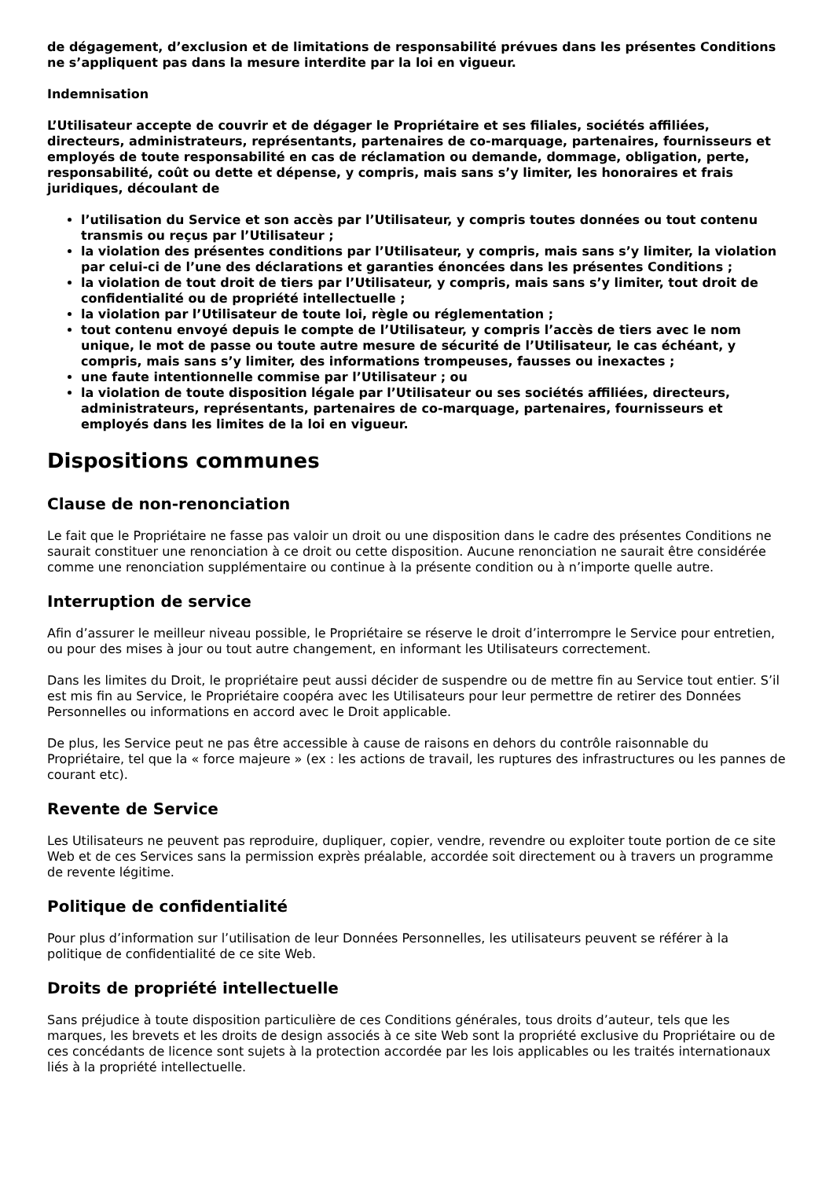de dégagement, d’exclusion et de limitations de responsabilité prévues dans les présentes Conditions ne s’appliquent pas dans la mesure interdite par la loi en vigueur.
Indemnisation
L’Utilisateur accepte de couvrir et de dégager le Propriétaire et ses filiales, sociétés affiliées, directeurs, administrateurs, représentants, partenaires de co-marquage, partenaires, fournisseurs et employés de toute responsabilité en cas de réclamation ou demande, dommage, obligation, perte, responsabilité, coût ou dette et dépense, y compris, mais sans s’y limiter, les honoraires et frais juridiques, découlant de
l’utilisation du Service et son accès par l’Utilisateur, y compris toutes données ou tout contenu transmis ou reçus par l’Utilisateur ;
la violation des présentes conditions par l’Utilisateur, y compris, mais sans s’y limiter, la violation par celui-ci de l’une des déclarations et garanties énoncées dans les présentes Conditions ;
la violation de tout droit de tiers par l’Utilisateur, y compris, mais sans s’y limiter, tout droit de confidentialité ou de propriété intellectuelle ;
la violation par l’Utilisateur de toute loi, règle ou réglementation ;
tout contenu envoyé depuis le compte de l’Utilisateur, y compris l’accès de tiers avec le nom unique, le mot de passe ou toute autre mesure de sécurité de l’Utilisateur, le cas échéant, y compris, mais sans s’y limiter, des informations trompeuses, fausses ou inexactes ;
une faute intentionnelle commise par l’Utilisateur ; ou
la violation de toute disposition légale par l’Utilisateur ou ses sociétés affiliées, directeurs, administrateurs, représentants, partenaires de co-marquage, partenaires, fournisseurs et employés dans les limites de la loi en vigueur.
Dispositions communes
Clause de non-renonciation
Le fait que le Propriétaire ne fasse pas valoir un droit ou une disposition dans le cadre des présentes Conditions ne saurait constituer une renonciation à ce droit ou cette disposition. Aucune renonciation ne saurait être considérée comme une renonciation supplémentaire ou continue à la présente condition ou à n’importe quelle autre.
Interruption de service
Afin d’assurer le meilleur niveau possible, le Propriétaire se réserve le droit d’interrompre le Service pour entretien, ou pour des mises à jour ou tout autre changement, en informant les Utilisateurs correctement.
Dans les limites du Droit, le propriétaire peut aussi décider de suspendre ou de mettre fin au Service tout entier. S’il est mis fin au Service, le Propriétaire coopéra avec les Utilisateurs pour leur permettre de retirer des Données Personnelles ou informations en accord avec le Droit applicable.
De plus, les Service peut ne pas être accessible à cause de raisons en dehors du contrôle raisonnable du Propriétaire, tel que la « force majeure » (ex : les actions de travail, les ruptures des infrastructures ou les pannes de courant etc).
Revente de Service
Les Utilisateurs ne peuvent pas reproduire, dupliquer, copier, vendre, revendre ou exploiter toute portion de ce site Web et de ces Services sans la permission exprès préalable, accordée soit directement ou à travers un programme de revente légitime.
Politique de confidentialité
Pour plus d’information sur l’utilisation de leur Données Personnelles, les utilisateurs peuvent se référer à la politique de confidentialité de ce site Web.
Droits de propriété intellectuelle
Sans préjudice à toute disposition particulière de ces Conditions générales, tous droits d’auteur, tels que les marques, les brevets et les droits de design associés à ce site Web sont la propriété exclusive du Propriétaire ou de ces concédants de licence sont sujets à la protection accordée par les lois applicables ou les traités internationaux liés à la propriété intellectuelle.